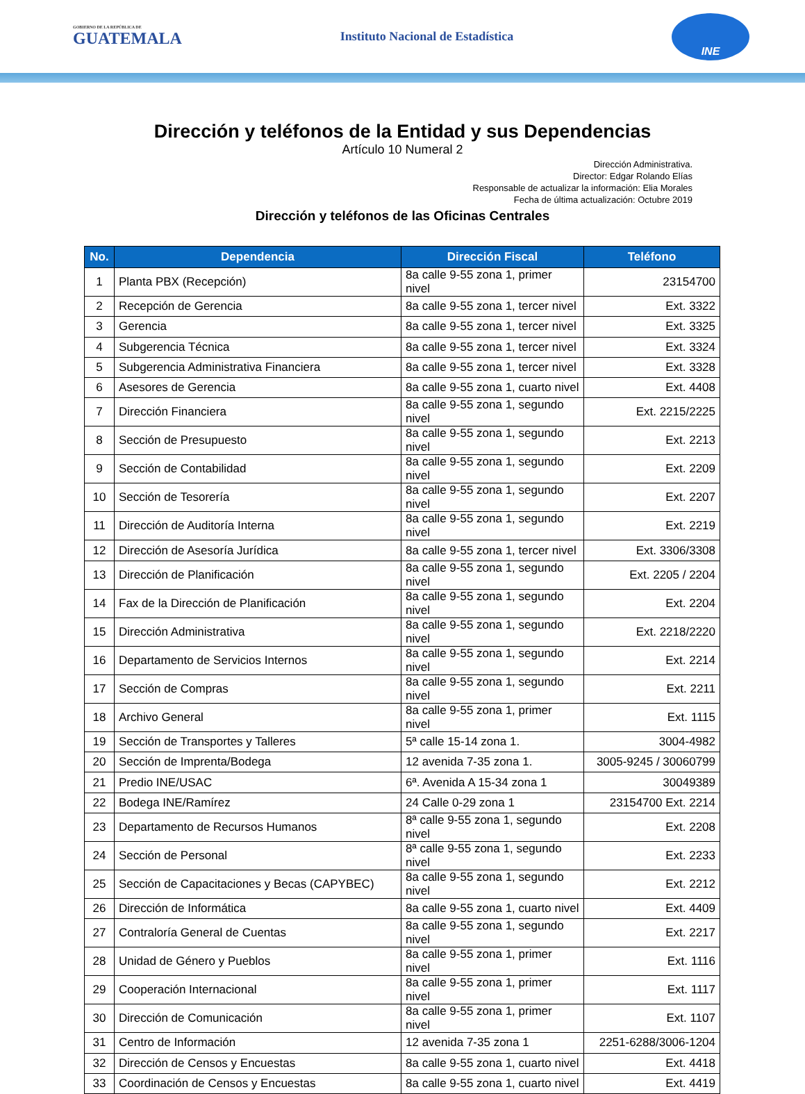GOBIERNO DE LA REPÚBLICA DE
GUATEMALA
Instituto Nacional de Estadística
INE
Dirección y teléfonos de la Entidad y sus Dependencias
Artículo 10 Numeral 2
Dirección Administrativa.
Director: Edgar Rolando Elías
Responsable de actualizar la información: Elia Morales
Fecha de última actualización: Octubre 2019
Dirección y teléfonos de las Oficinas Centrales
| No. | Dependencia | Dirección Fiscal | Teléfono |
| --- | --- | --- | --- |
| 1 | Planta PBX (Recepción) | 8a calle 9-55 zona 1, primer nivel | 23154700 |
| 2 | Recepción de Gerencia | 8a calle 9-55 zona 1, tercer nivel | Ext. 3322 |
| 3 | Gerencia | 8a calle 9-55 zona 1, tercer nivel | Ext. 3325 |
| 4 | Subgerencia Técnica | 8a calle 9-55 zona 1, tercer nivel | Ext. 3324 |
| 5 | Subgerencia Administrativa Financiera | 8a calle 9-55 zona 1, tercer nivel | Ext. 3328 |
| 6 | Asesores de Gerencia | 8a calle 9-55 zona 1, cuarto nivel | Ext. 4408 |
| 7 | Dirección Financiera | 8a calle 9-55 zona 1, segundo nivel | Ext. 2215/2225 |
| 8 | Sección de Presupuesto | 8a calle 9-55 zona 1, segundo nivel | Ext. 2213 |
| 9 | Sección de Contabilidad | 8a calle 9-55 zona 1, segundo nivel | Ext. 2209 |
| 10 | Sección de Tesorería | 8a calle 9-55 zona 1, segundo nivel | Ext. 2207 |
| 11 | Dirección de Auditoría Interna | 8a calle 9-55 zona 1, segundo nivel | Ext. 2219 |
| 12 | Dirección de Asesoría Jurídica | 8a calle 9-55 zona 1, tercer nivel | Ext. 3306/3308 |
| 13 | Dirección de Planificación | 8a calle 9-55 zona 1, segundo nivel | Ext. 2205 / 2204 |
| 14 | Fax de la Dirección de Planificación | 8a calle 9-55 zona 1, segundo nivel | Ext. 2204 |
| 15 | Dirección Administrativa | 8a calle 9-55 zona 1, segundo nivel | Ext. 2218/2220 |
| 16 | Departamento de Servicios Internos | 8a calle 9-55 zona 1, segundo nivel | Ext. 2214 |
| 17 | Sección de Compras | 8a calle 9-55 zona 1, segundo nivel | Ext. 2211 |
| 18 | Archivo General | 8a calle 9-55 zona 1, primer nivel | Ext. 1115 |
| 19 | Sección de Transportes y Talleres | 5ª calle 15-14 zona 1. | 3004-4982 |
| 20 | Sección de Imprenta/Bodega | 12 avenida 7-35 zona 1. | 3005-9245 / 30060799 |
| 21 | Predio INE/USAC | 6ª. Avenida A 15-34 zona 1 | 30049389 |
| 22 | Bodega INE/Ramírez | 24 Calle 0-29 zona 1 | 23154700 Ext. 2214 |
| 23 | Departamento de Recursos Humanos | 8ª calle 9-55 zona 1, segundo nivel | Ext. 2208 |
| 24 | Sección de Personal | 8ª calle 9-55 zona 1, segundo nivel | Ext. 2233 |
| 25 | Sección de Capacitaciones y Becas (CAPYBEC) | 8a calle 9-55 zona 1, segundo nivel | Ext. 2212 |
| 26 | Dirección de Informática | 8a calle 9-55 zona 1, cuarto nivel | Ext. 4409 |
| 27 | Contraloría General de Cuentas | 8a calle 9-55 zona 1, segundo nivel | Ext. 2217 |
| 28 | Unidad de Género y Pueblos | 8a calle 9-55 zona 1, primer nivel | Ext. 1116 |
| 29 | Cooperación Internacional | 8a calle 9-55 zona 1, primer nivel | Ext. 1117 |
| 30 | Dirección de Comunicación | 8a calle 9-55 zona 1, primer nivel | Ext. 1107 |
| 31 | Centro de Información | 12 avenida 7-35 zona 1 | 2251-6288/3006-1204 |
| 32 | Dirección de Censos y Encuestas | 8a calle 9-55 zona 1, cuarto nivel | Ext. 4418 |
| 33 | Coordinación de Censos y Encuestas | 8a calle 9-55 zona 1, cuarto nivel | Ext. 4419 |